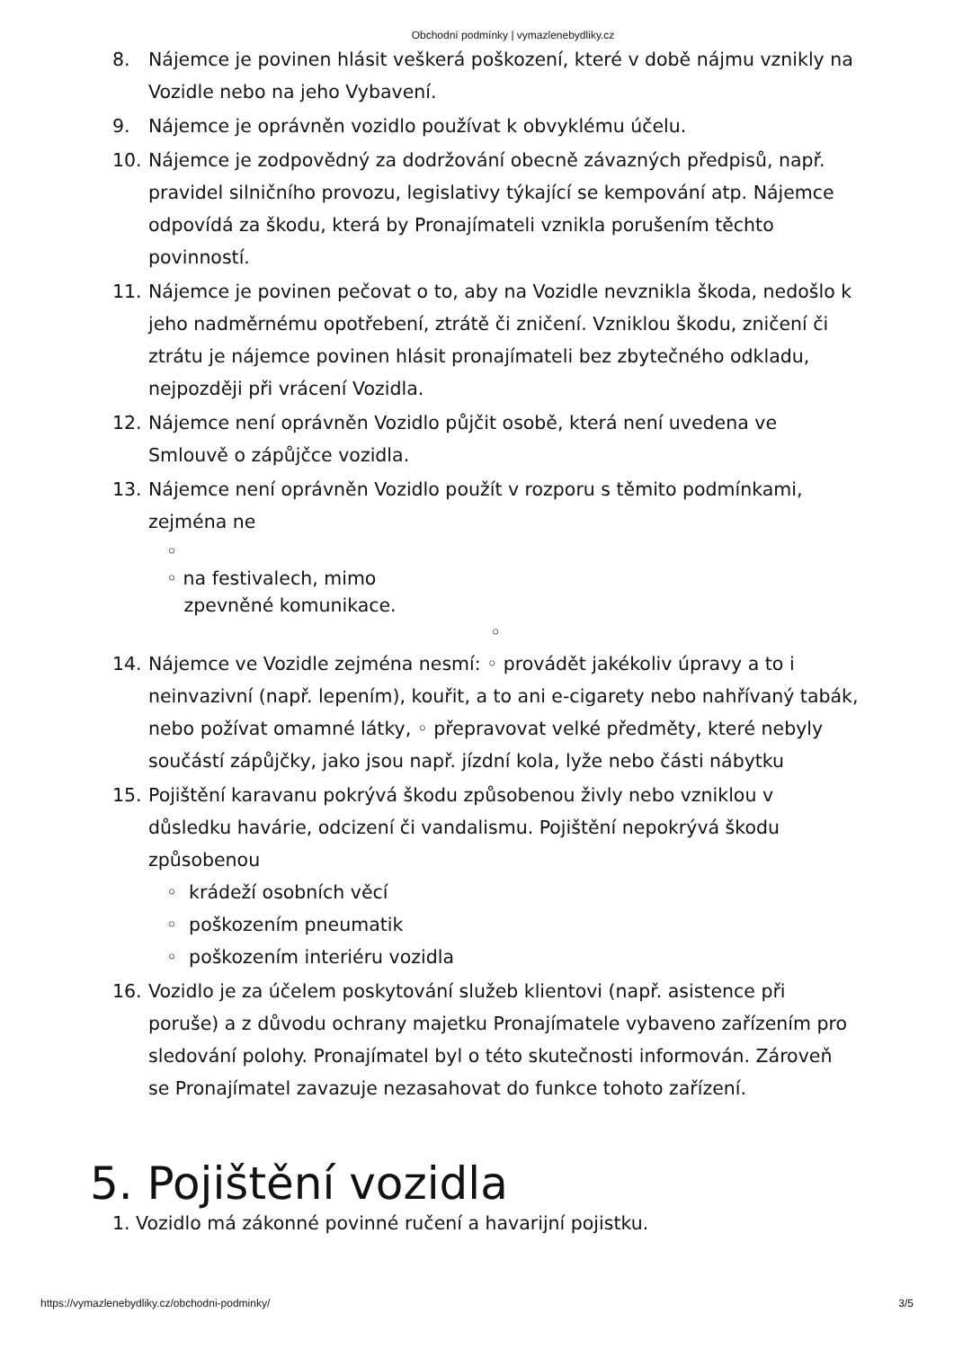Obchodní podmínky | vymazlenebydliky.cz
8. Nájemce je povinen hlásit veškerá poškození, které v době nájmu vznikly na Vozidle nebo na jeho Vybavení.
9. Nájemce je oprávněn vozidlo používat k obvyklému účelu.
10. Nájemce je zodpovědný za dodržování obecně závazných předpisů, např. pravidel silničního provozu, legislativy týkající se kempování atp. Nájemce odpovídá za škodu, která by Pronajímateli vznikla porušením těchto povinností.
11. Nájemce je povinen pečovat o to, aby na Vozidle nevznikla škoda, nedošlo k jeho nadměrnému opotřebení, ztrátě či zničení. Vzniklou škodu, zničení či ztrátu je nájemce povinen hlásit pronajímateli bez zbytečného odkladu, nejpozději při vrácení Vozidla.
12. Nájemce není oprávněn Vozidlo půjčit osobě, která není uvedena ve Smlouvě o zápůjčce vozidla.
13. Nájemce není oprávněn Vozidlo použít v rozporu s těmito podmínkami, zejména ne
◦
◦ na festivalech, mimo
zpevněné komunikace.
◦
14. Nájemce ve Vozidle zejména nesmí: ◦ provádět jakékoliv úpravy a to i neinvazivní (např. lepením), kouřit, a to ani e-cigarety nebo nahřívaný tabák, nebo požívat omamné látky, ◦ přepravovat velké předměty, které nebyly součástí zápůjčky, jako jsou např. jízdní kola, lyže nebo části nábytku
15. Pojištění karavanu pokrývá škodu způsobenou živly nebo vzniklou v důsledku havárie, odcizení či vandalismu. Pojištění nepokrývá škodu způsobenou
◦ krádeží osobních věcí
◦ poškozením pneumatik
◦ poškozením interiéru vozidla
16. Vozidlo je za účelem poskytování služeb klientovi (např. asistence při poruše) a z důvodu ochrany majetku Pronajímatele vybaveno zařízením pro sledování polohy. Pronajímatel byl o této skutečnosti informován. Zároveň se Pronajímatel zavazuje nezasahovat do funkce tohoto zařízení.
5. Pojištění vozidla
1. Vozidlo má zákonné povinné ručení a havarijní pojistku.
https://vymazlenebydliky.cz/obchodni-podminky/ 3/5